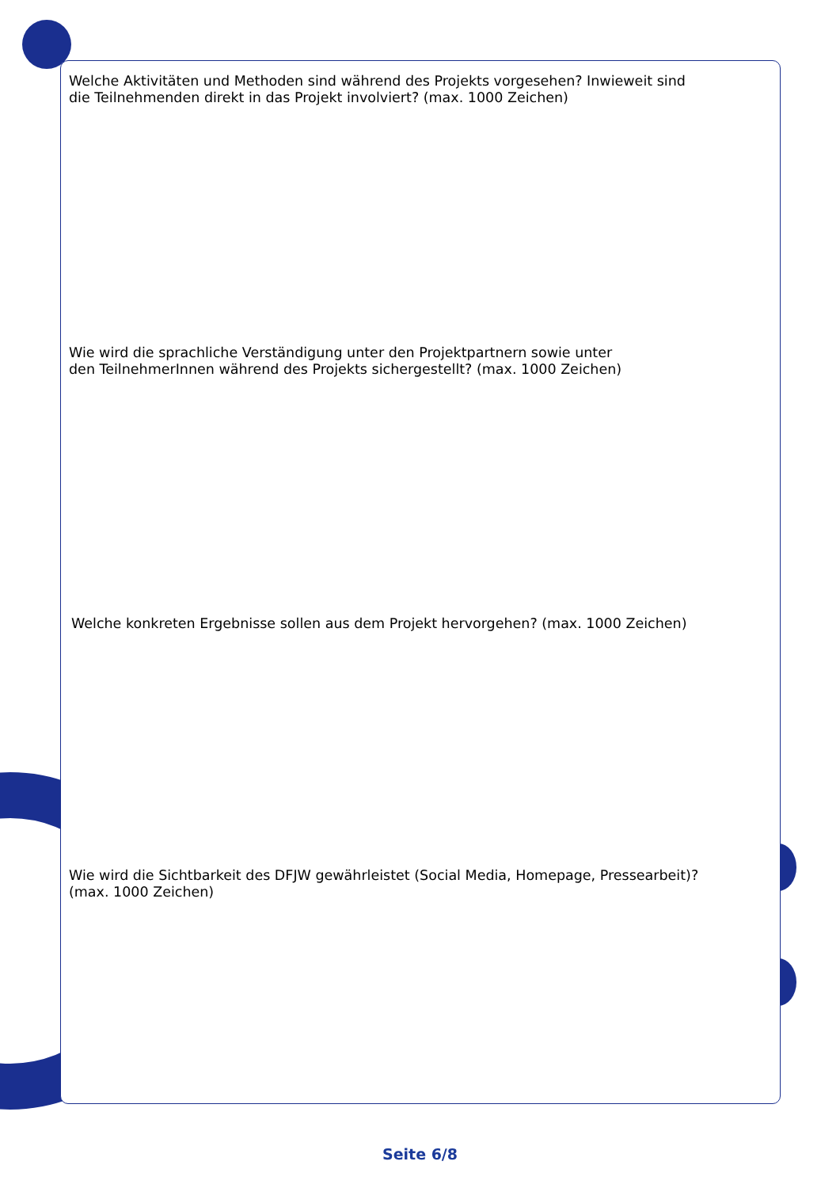Welche Aktivitäten und Methoden sind während des Projekts vorgesehen? Inwieweit sind
die Teilnehmenden direkt in das Projekt involviert? (max. 1000 Zeichen)
Wie wird die sprachliche Verständigung unter den Projektpartnern sowie unter
den TeilnehmerInnen während des Projekts sichergestellt? (max. 1000 Zeichen)
Welche konkreten Ergebnisse sollen aus dem Projekt hervorgehen? (max. 1000 Zeichen)
Wie wird die Sichtbarkeit des DFJW gewährleistet (Social Media, Homepage, Pressearbeit)?
(max. 1000 Zeichen)
Seite 6/8